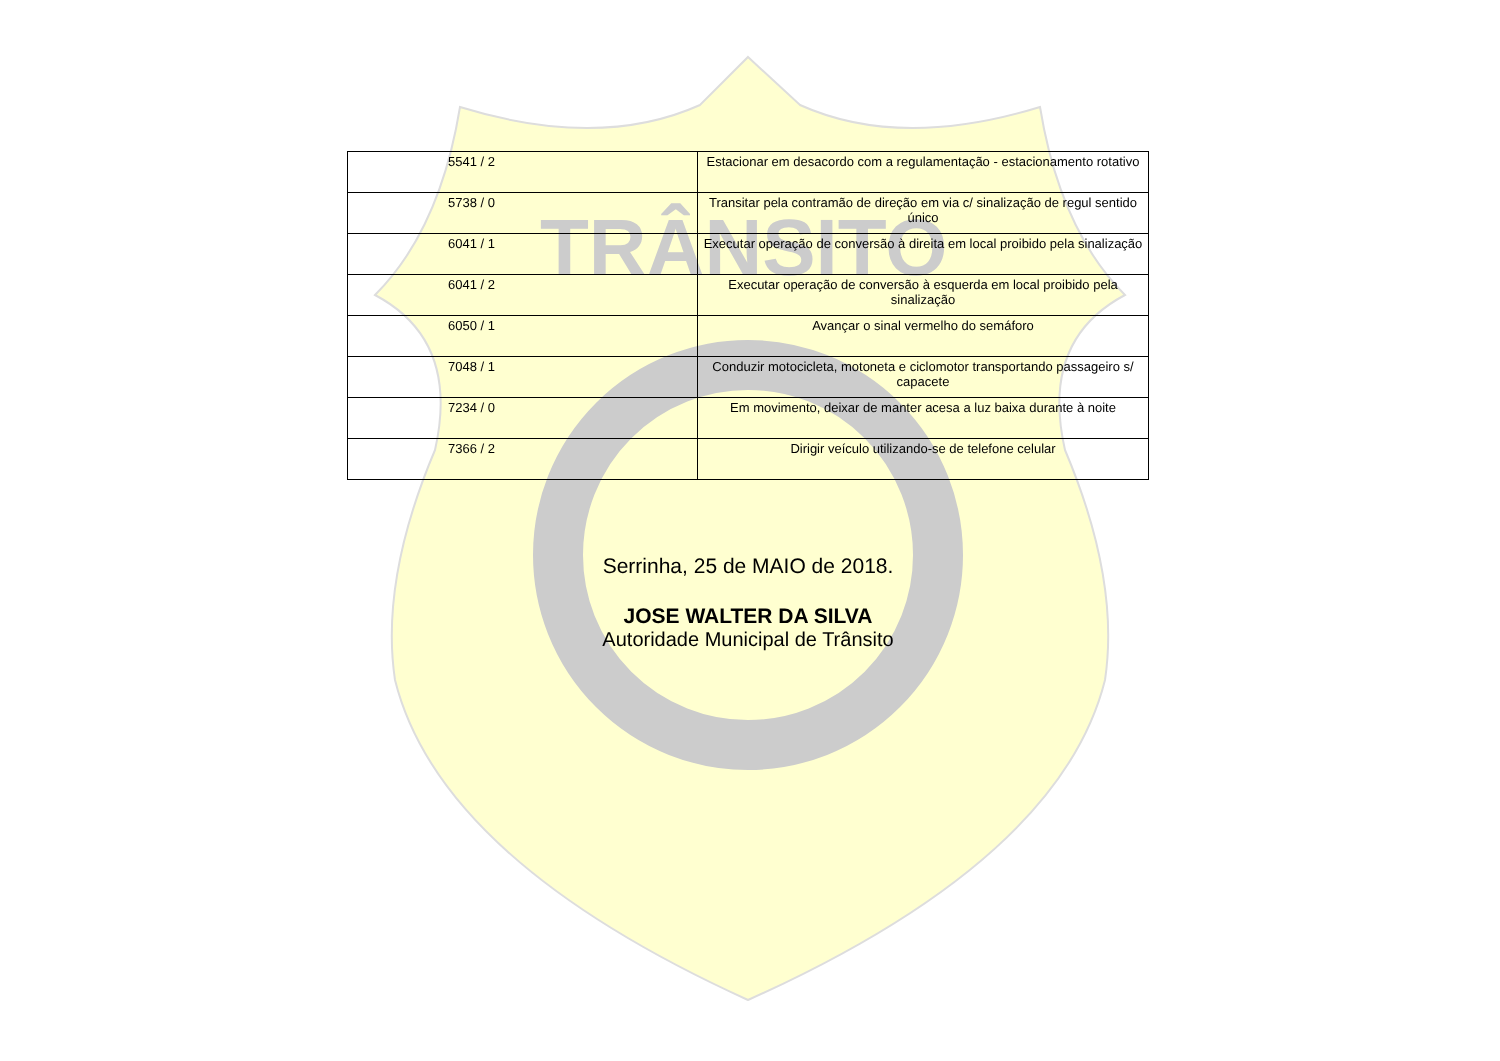TRÂNSITO
| 5541 / 2 | Estacionar em desacordo com a regulamentação - estacionamento rotativo |
| 5738 / 0 | Transitar pela contramão de direção em via c/ sinalização de regul sentido único |
| 6041 / 1 | Executar operação de conversão à direita em local proibido pela sinalização |
| 6041 / 2 | Executar operação de conversão à esquerda em local proibido pela sinalização |
| 6050 / 1 | Avançar o sinal vermelho do semáforo |
| 7048 / 1 | Conduzir motocicleta, motoneta e ciclomotor transportando passageiro s/ capacete |
| 7234 / 0 | Em movimento, deixar de manter acesa a luz baixa durante à noite |
| 7366 / 2 | Dirigir veículo utilizando-se de telefone celular |
Serrinha, 25 de MAIO de 2018.
JOSE WALTER DA SILVA
Autoridade Municipal de Trânsito